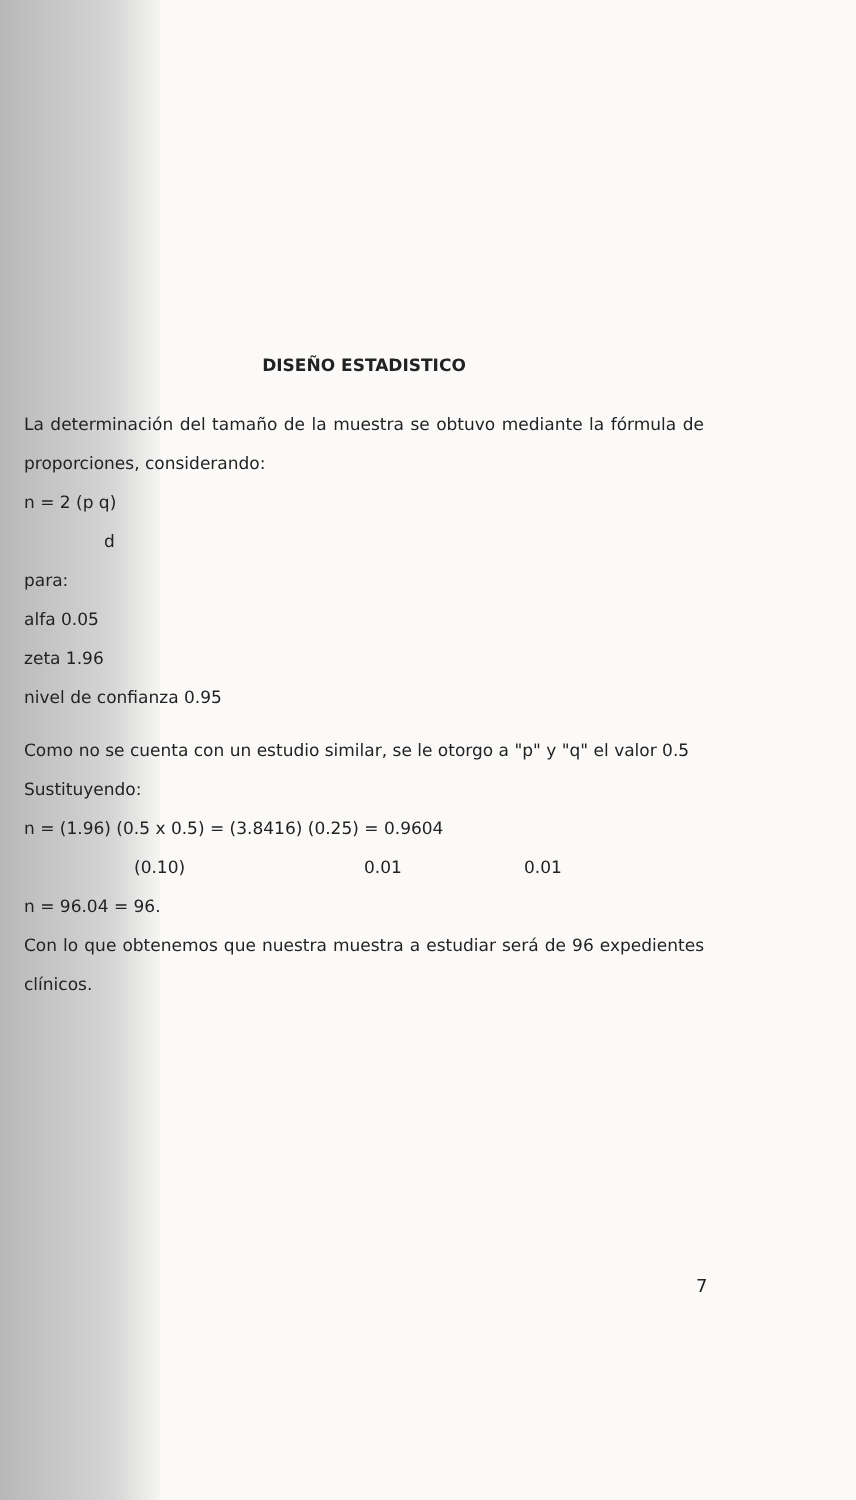DISEÑO ESTADISTICO
La determinación del tamaño de la muestra se obtuvo mediante la fórmula de proporciones, considerando:
n = 2 (p q)
d
para:
alfa 0.05
zeta 1.96
nivel de confianza 0.95
Como no se cuenta con un estudio similar, se le otorgo a "p" y "q" el valor 0.5
Sustituyendo:
n = (1.96) (0.5 x 0.5) = (3.8416) (0.25) = 0.9604
(0.10) 0.01 0.01
n = 96.04 = 96.
Con lo que obtenemos que nuestra muestra a estudiar será de 96 expedientes clínicos.
7